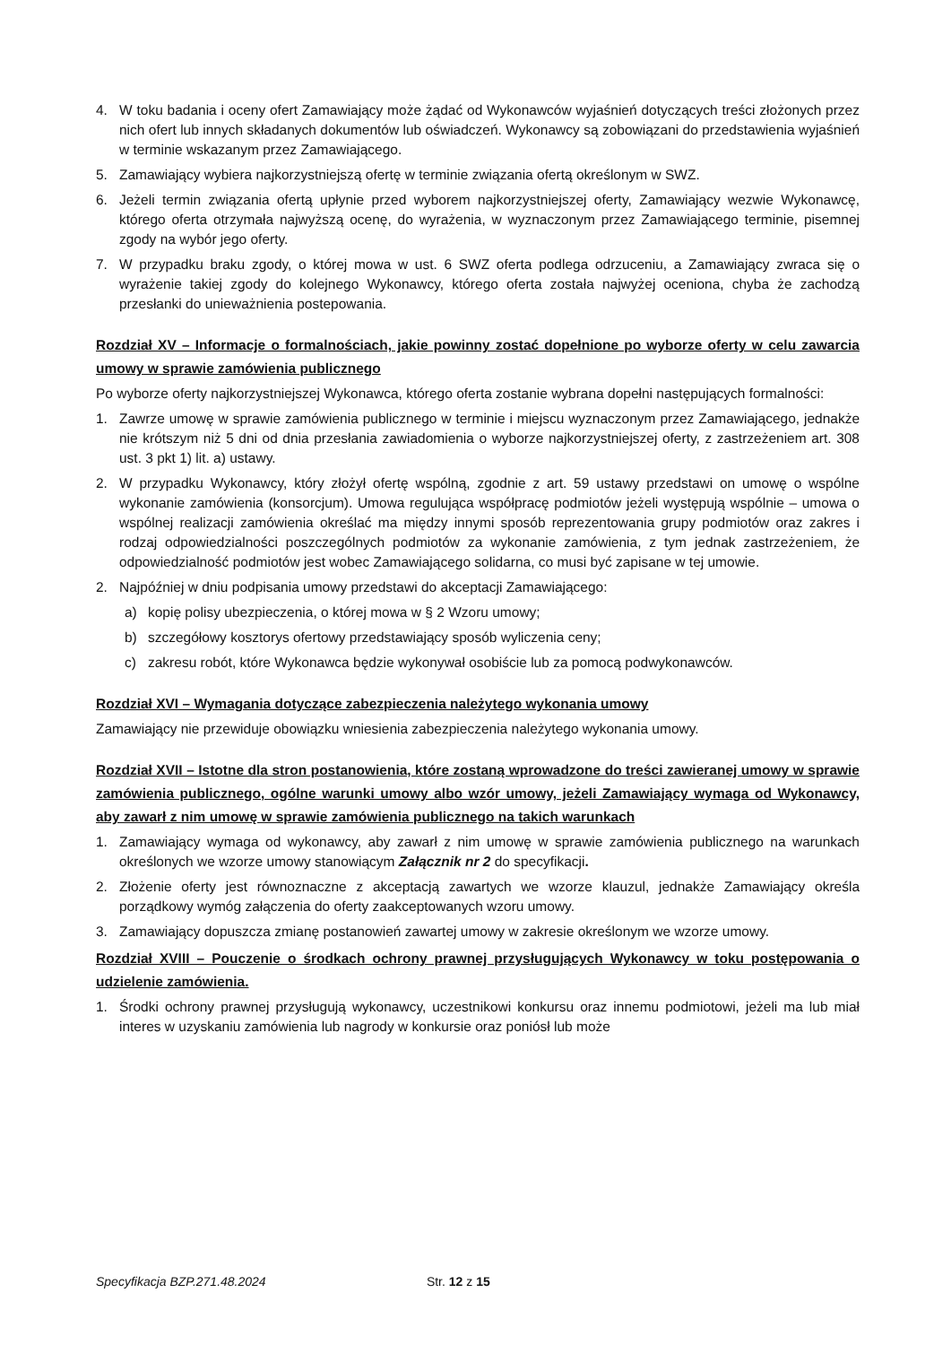4. W toku badania i oceny ofert Zamawiający może żądać od Wykonawców wyjaśnień dotyczących treści złożonych przez nich ofert lub innych składanych dokumentów lub oświadczeń. Wykonawcy są zobowiązani do przedstawienia wyjaśnień w terminie wskazanym przez Zamawiającego.
5. Zamawiający wybiera najkorzystniejszą ofertę w terminie związania ofertą określonym w SWZ.
6. Jeżeli termin związania ofertą upłynie przed wyborem najkorzystniejszej oferty, Zamawiający wezwie Wykonawcę, którego oferta otrzymała najwyższą ocenę, do wyrażenia, w wyznaczonym przez Zamawiającego terminie, pisemnej zgody na wybór jego oferty.
7. W przypadku braku zgody, o której mowa w ust. 6 SWZ oferta podlega odrzuceniu, a Zamawiający zwraca się o wyrażenie takiej zgody do kolejnego Wykonawcy, którego oferta została najwyżej oceniona, chyba że zachodzą przesłanki do unieważnienia postepowania.
Rozdział XV – Informacje o formalnościach, jakie powinny zostać dopełnione po wyborze oferty w celu zawarcia umowy w sprawie zamówienia publicznego
Po wyborze oferty najkorzystniejszej Wykonawca, którego oferta zostanie wybrana dopełni następujących formalności:
1. Zawrze umowę w sprawie zamówienia publicznego w terminie i miejscu wyznaczonym przez Zamawiającego, jednakże nie krótszym niż 5 dni od dnia przesłania zawiadomienia o wyborze najkorzystniejszej oferty, z zastrzeżeniem art. 308 ust. 3 pkt 1) lit. a) ustawy.
2. W przypadku Wykonawcy, który złożył ofertę wspólną, zgodnie z art. 59 ustawy przedstawi on umowę o wspólne wykonanie zamówienia (konsorcjum). Umowa regulująca współpracę podmiotów jeżeli występują wspólnie – umowa o wspólnej realizacji zamówienia określać ma między innymi sposób reprezentowania grupy podmiotów oraz zakres i rodzaj odpowiedzialności poszczególnych podmiotów za wykonanie zamówienia, z tym jednak zastrzeżeniem, że odpowiedzialność podmiotów jest wobec Zamawiającego solidarna, co musi być zapisane w tej umowie.
2. Najpóźniej w dniu podpisania umowy przedstawi do akceptacji Zamawiającego:
a) kopię polisy ubezpieczenia, o której mowa w § 2 Wzoru umowy;
b) szczegółowy kosztorys ofertowy przedstawiający sposób wyliczenia ceny;
c) zakresu robót, które Wykonawca będzie wykonywał osobiście lub za pomocą podwykonawców.
Rozdział XVI – Wymagania dotyczące zabezpieczenia należytego wykonania umowy
Zamawiający nie przewiduje obowiązku wniesienia zabezpieczenia należytego wykonania umowy.
Rozdział XVII – Istotne dla stron postanowienia, które zostaną wprowadzone do treści zawieranej umowy w sprawie zamówienia publicznego, ogólne warunki umowy albo wzór umowy, jeżeli Zamawiający wymaga od Wykonawcy, aby zawarł z nim umowę w sprawie zamówienia publicznego na takich warunkach
1. Zamawiający wymaga od wykonawcy, aby zawarł z nim umowę w sprawie zamówienia publicznego na warunkach określonych we wzorze umowy stanowiącym Załącznik nr 2 do specyfikacji.
2. Złożenie oferty jest równoznaczne z akceptacją zawartych we wzorze klauzul, jednakże Zamawiający określa porządkowy wymóg załączenia do oferty zaakceptowanych wzoru umowy.
3. Zamawiający dopuszcza zmianę postanowień zawartej umowy w zakresie określonym we wzorze umowy.
Rozdział XVIII – Pouczenie o środkach ochrony prawnej przysługujących Wykonawcy w toku postępowania o udzielenie zamówienia.
1. Środki ochrony prawnej przysługują wykonawcy, uczestnikowi konkursu oraz innemu podmiotowi, jeżeli ma lub miał interes w uzyskaniu zamówienia lub nagrody w konkursie oraz poniósł lub może
Specyfikacja BZP.271.48.2024 Str. 12 z 15